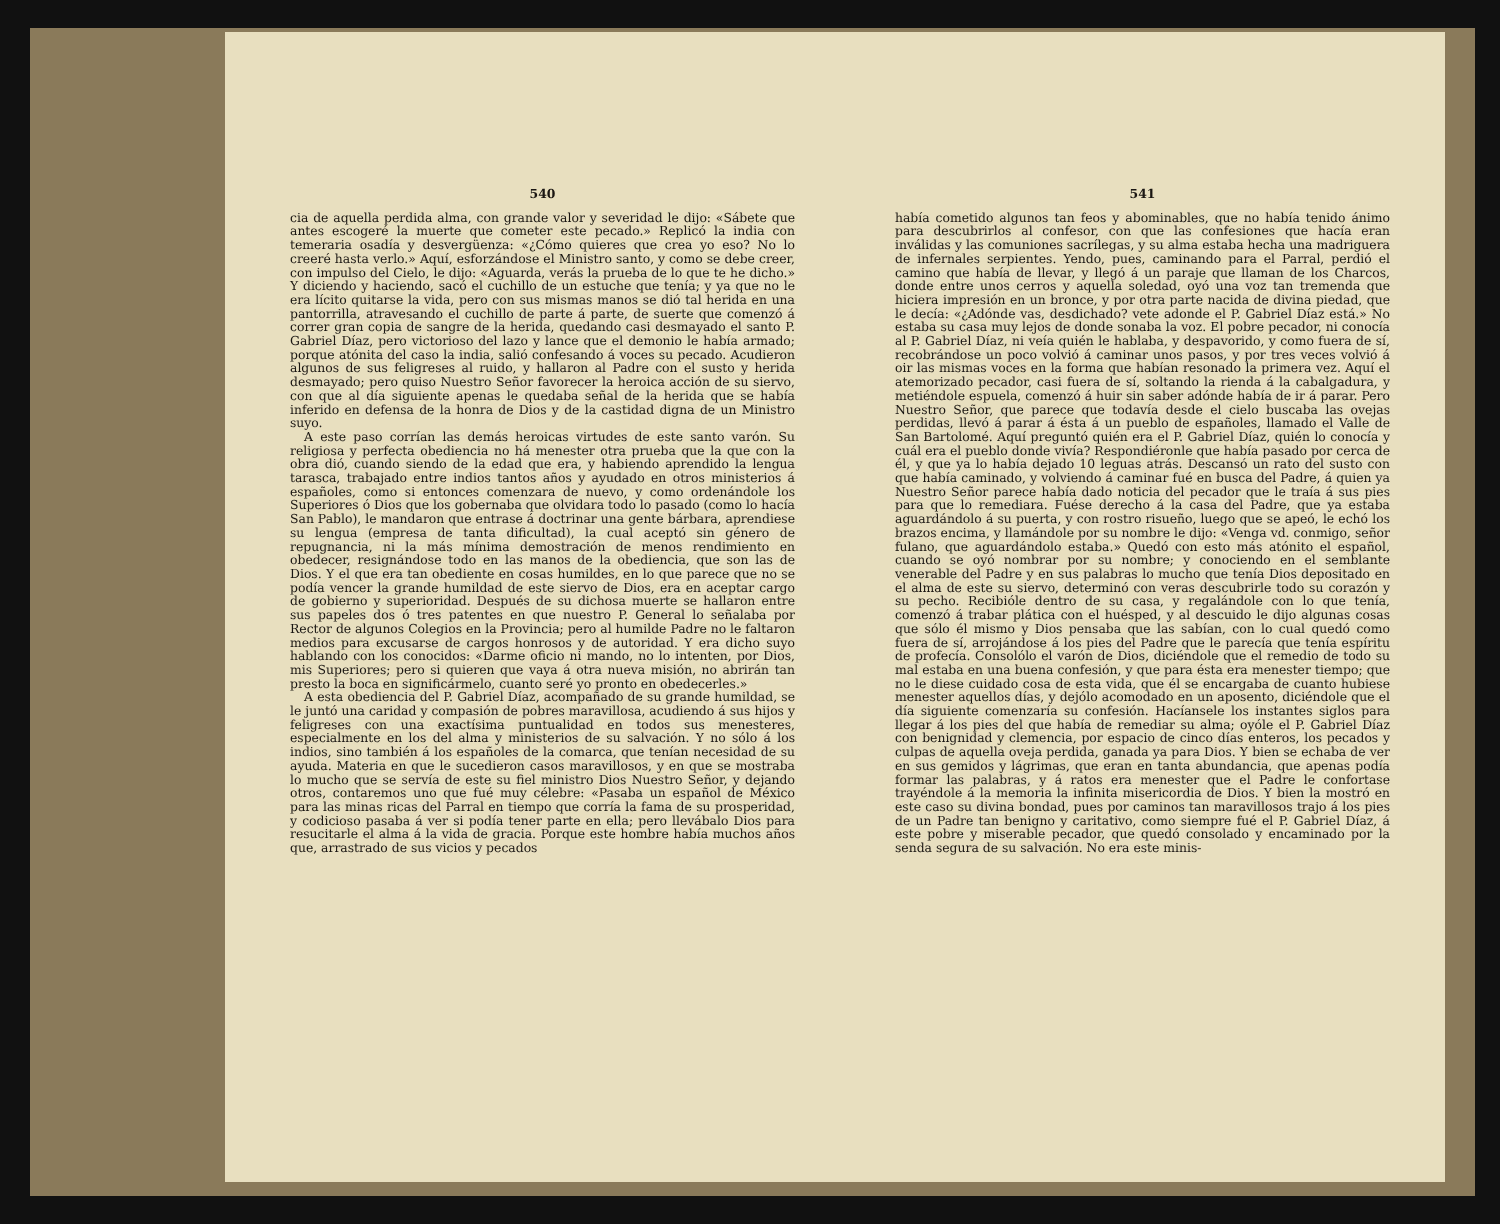540
cia de aquella perdida alma, con grande valor y severidad le dijo: «Sábete que antes escogeré la muerte que cometer este pecado.» Replicó la india con temeraria osadía y desvergüenza: «¿Cómo quieres que crea yo eso? No lo creeré hasta verlo.» Aquí, esforzándose el Ministro santo, y como se debe creer, con impulso del Cielo, le dijo: «Aguarda, verás la prueba de lo que te he dicho.» Y diciendo y haciendo, sacó el cuchillo de un estuche que tenía; y ya que no le era lícito quitarse la vida, pero con sus mismas manos se dió tal herida en una pantorrilla, atravesando el cuchillo de parte á parte, de suerte que comenzó á correr gran copia de sangre de la herida, quedando casi desmayado el santo P. Gabriel Díaz, pero victorioso del lazo y lance que el demonio le había armado; porque atónita del caso la india, salió confesando á voces su pecado. Acudieron algunos de sus feligreses al ruido, y hallaron al Padre con el susto y herida desmayado; pero quiso Nuestro Señor favorecer la heroica acción de su siervo, con que al día siguiente apenas le quedaba señal de la herida que se había inferido en defensa de la honra de Dios y de la castidad digna de un Ministro suyo.
A este paso corrían las demás heroicas virtudes de este santo varón. Su religiosa y perfecta obediencia no há menester otra prueba que la que con la obra dió, cuando siendo de la edad que era, y habiendo aprendido la lengua tarasca, trabajado entre indios tantos años y ayudado en otros ministerios á españoles, como si entonces comenzara de nuevo, y como ordenándole los Superiores ó Dios que los gobernaba que olvidara todo lo pasado (como lo hacía San Pablo), le mandaron que entrase á doctrinar una gente bárbara, aprendiese su lengua (empresa de tanta dificultad), la cual aceptó sin género de repugnancia, ni la más mínima demostración de menos rendimiento en obedecer, resignándose todo en las manos de la obediencia, que son las de Dios. Y el que era tan obediente en cosas humildes, en lo que parece que no se podía vencer la grande humildad de este siervo de Dios, era en aceptar cargo de gobierno y superioridad. Después de su dichosa muerte se hallaron entre sus papeles dos ó tres patentes en que nuestro P. General lo señalaba por Rector de algunos Colegios en la Provincia; pero al humilde Padre no le faltaron medios para excusarse de cargos honrosos y de autoridad. Y era dicho suyo hablando con los conocidos: «Darme oficio ni mando, no lo intenten, por Dios, mis Superiores; pero si quieren que vaya á otra nueva misión, no abrirán tan presto la boca en significármelo, cuanto seré yo pronto en obedecerles.»
A esta obediencia del P. Gabriel Díaz, acompañado de su grande humildad, se le juntó una caridad y compasión de pobres maravillosa, acudiendo á sus hijos y feligreses con una exactísima puntualidad en todos sus menesteres, especialmente en los del alma y ministerios de su salvación. Y no sólo á los indios, sino también á los españoles de la comarca, que tenían necesidad de su ayuda. Materia en que le sucedieron casos maravillosos, y en que se mostraba lo mucho que se servía de este su fiel ministro Dios Nuestro Señor, y dejando otros, contaremos uno que fué muy célebre: «Pasaba un español de México para las minas ricas del Parral en tiempo que corría la fama de su prosperidad, y codicioso pasaba á ver si podía tener parte en ella; pero llevábalo Dios para resucitarle el alma á la vida de gracia. Porque este hombre había muchos años que, arrastrado de sus vicios y pecados
541
había cometido algunos tan feos y abominables, que no había tenido ánimo para descubrirlos al confesor, con que las confesiones que hacía eran inválidas y las comuniones sacrílegas, y su alma estaba hecha una madriguera de infernales serpientes. Yendo, pues, caminando para el Parral, perdió el camino que había de llevar, y llegó á un paraje que llaman de los Charcos, donde entre unos cerros y aquella soledad, oyó una voz tan tremenda que hiciera impresión en un bronce, y por otra parte nacida de divina piedad, que le decía: «¿Adónde vas, desdichado? vete adonde el P. Gabriel Díaz está.» No estaba su casa muy lejos de donde sonaba la voz. El pobre pecador, ni conocía al P. Gabriel Díaz, ni veía quién le hablaba, y despavorido, y como fuera de sí, recobrándose un poco volvió á caminar unos pasos, y por tres veces volvió á oir las mismas voces en la forma que habían resonado la primera vez. Aquí el atemorizado pecador, casi fuera de sí, soltando la rienda á la cabalgadura, y metiéndole espuela, comenzó á huir sin saber adónde había de ir á parar. Pero Nuestro Señor, que parece que todavía desde el cielo buscaba las ovejas perdidas, llevó á parar á ésta á un pueblo de españoles, llamado el Valle de San Bartolomé. Aquí preguntó quién era el P. Gabriel Díaz, quién lo conocía y cuál era el pueblo donde vivía? Respondiéronle que había pasado por cerca de él, y que ya lo había dejado 10 leguas atrás. Descansó un rato del susto con que había caminado, y volviendo á caminar fué en busca del Padre, á quien ya Nuestro Señor parece había dado noticia del pecador que le traía á sus pies para que lo remediara. Fuése derecho á la casa del Padre, que ya estaba aguardándolo á su puerta, y con rostro risueño, luego que se apeó, le echó los brazos encima, y llamándole por su nombre le dijo: «Venga vd. conmigo, señor fulano, que aguardándolo estaba.» Quedó con esto más atónito el español, cuando se oyó nombrar por su nombre; y conociendo en el semblante venerable del Padre y en sus palabras lo mucho que tenía Dios depositado en el alma de este su siervo, determinó con veras descubrirle todo su corazón y su pecho. Recibióle dentro de su casa, y regalándole con lo que tenía, comenzó á trabar plática con el huésped, y al descuido le dijo algunas cosas que sólo él mismo y Dios pensaba que las sabían, con lo cual quedó como fuera de sí, arrojándose á los pies del Padre que le parecía que tenía espíritu de profecía. Consolólo el varón de Dios, diciéndole que el remedio de todo su mal estaba en una buena confesión, y que para ésta era menester tiempo; que no le diese cuidado cosa de esta vida, que él se encargaba de cuanto hubiese menester aquellos días, y dejólo acomodado en un aposento, diciéndole que el día siguiente comenzaría su confesión. Hacíansele los instantes siglos para llegar á los pies del que había de remediar su alma; oyóle el P. Gabriel Díaz con benignidad y clemencia, por espacio de cinco días enteros, los pecados y culpas de aquella oveja perdida, ganada ya para Dios. Y bien se echaba de ver en sus gemidos y lágrimas, que eran en tanta abundancia, que apenas podía formar las palabras, y á ratos era menester que el Padre le confortase trayéndole á la memoria la infinita misericordia de Dios. Y bien la mostró en este caso su divina bondad, pues por caminos tan maravillosos trajo á los pies de un Padre tan benigno y caritativo, como siempre fué el P. Gabriel Díaz, á este pobre y miserable pecador, que quedó consolado y encaminado por la senda segura de su salvación. No era este minis-